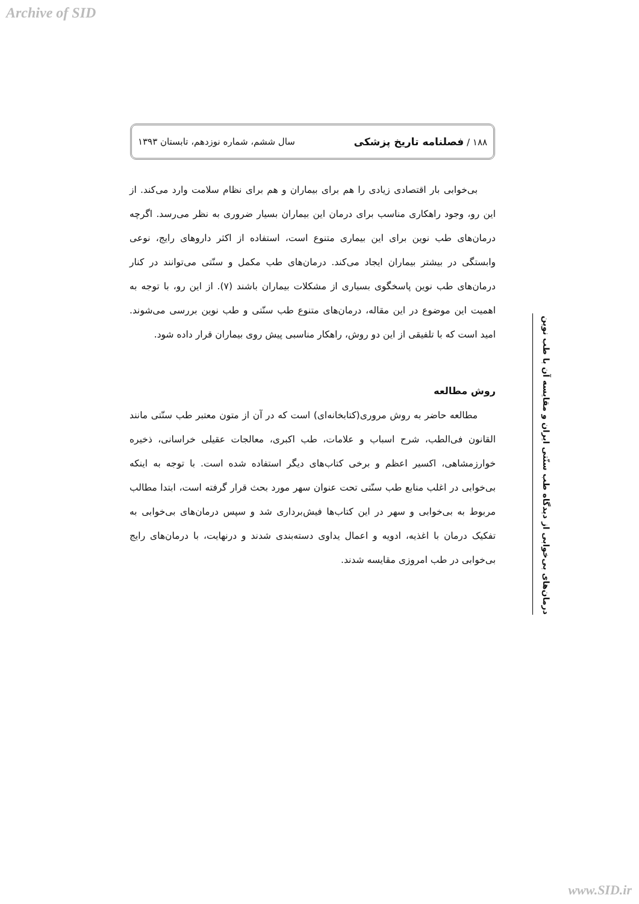Archive of SID
۱۸۸ / فصلنامه تاریخ پزشکی سال ششم، شماره نوزدهم، تابستان ۱۳۹۳
درمان‌های بی‌خوابی از دیدگاه طب سنّتی ایران و مقایسه آن با طب نوین
بی‌خوابی بار اقتصادی زیادی را هم برای بیماران و هم برای نظام سلامت وارد می‌کند. از این رو، وجود راهکاری مناسب برای درمان این بیماران بسیار ضروری به نظر می‌رسد. اگرچه درمان‌های طب نوین برای این بیماری متنوع است، استفاده از اکثر داروهای رایج، نوعی وابستگی در بیشتر بیماران ایجاد می‌کند. درمان‌های طب مکمل و سنّتی می‌توانند در کنار درمان‌های طب نوین پاسخگوی بسیاری از مشکلات بیماران باشند (۷). از این رو، با توجه به اهمیت این موضوع در این مقاله، درمان‌های متنوع طب سنّتی و طب نوین بررسی می‌شوند. امید است که با تلفیقی از این دو روش، راهکار مناسبی پیش روی بیماران قرار داده شود.
روش مطالعه
مطالعه حاضر به روش مروری(کتابخانه‌ای) است که در آن از متون معتبر طب سنّتی مانند القانون فی‌الطب، شرح اسباب و علامات، طب اکبری، معالجات عقیلی خراسانی، ذخیره خوارزمشاهی، اکسیر اعظم و برخی کتاب‌های دیگر استفاده شده است. با توجه به اینکه بی‌خوابی در اغلب منابع طب سنّتی تحت عنوان سهر مورد بحث قرار گرفته است، ابتدا مطالب مربوط به بی‌خوابی و سهر در این کتاب‌ها فیش‌برداری شد و سپس درمان‌های بی‌خوابی به تفکیک درمان با اغذیه، ادویه و اعمال یداوی دسته‌بندی شدند و درنهایت، با درمان‌های رایج بی‌خوابی در طب امروزی مقایسه شدند.
www.SID.ir